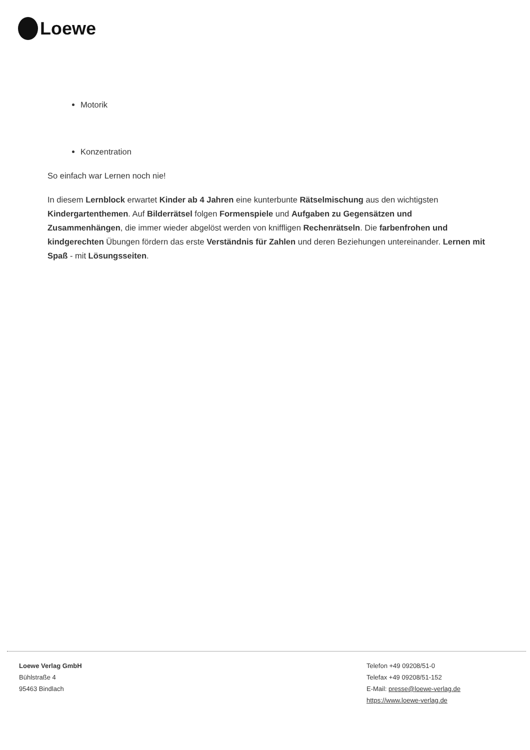Loewe
Motorik
Konzentration
So einfach war Lernen noch nie!
In diesem Lernblock erwartet Kinder ab 4 Jahren eine kunterbunte Rätselmischung aus den wichtigsten Kindergartenthemen. Auf Bilderrätsel folgen Formenspiele und Aufgaben zu Gegensätzen und Zusammenhängen, die immer wieder abgelöst werden von kniffligen Rechenrätseln. Die farbenfrohen und kindgerechten Übungen fördern das erste Verständnis für Zahlen und deren Beziehungen untereinander. Lernen mit Spaß - mit Lösungsseiten.
Loewe Verlag GmbH
Bühlstraße 4
95463 Bindlach
Telefon +49 09208/51-0
Telefax +49 09208/51-152
E-Mail: presse@loewe-verlag.de
https://www.loewe-verlag.de